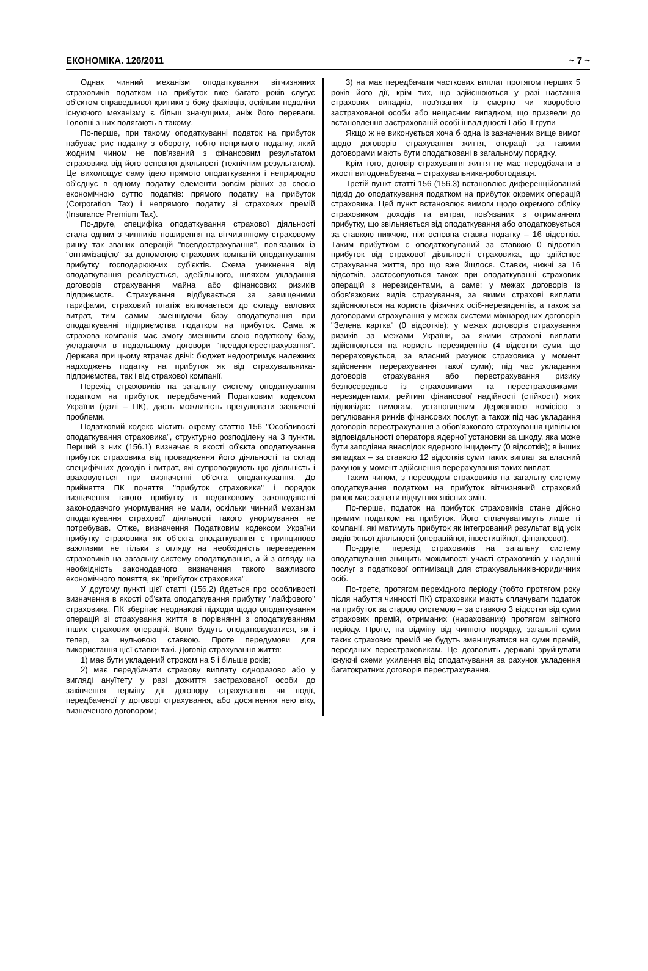ЕКОНОМІКА. 126/2011 ~ 7 ~
Однак чинний механізм оподаткування вітчизняних страховиків податком на прибуток вже багато років слугує об'єктом справедливої критики з боку фахівців, оскільки недоліки існуючого механізму є більш значущими, аніж його переваги. Головні з них полягають в такому.
По-перше, при такому оподаткуванні податок на прибуток набуває рис податку з обороту, тобто непрямого податку, який жодним чином не пов'язаний з фінансовим результатом страховика від його основної діяльності (технічним результатом). Це вихолощує саму ідею прямого оподаткування і неприродно об'єднує в одному податку елементи зовсім різних за своєю економічною суттю податків: прямого податку на прибуток (Corporation Tax) і непрямого податку зі страхових премій (Insurance Premium Tax).
По-друге, специфіка оподаткування страхової діяльності стала одним з чинників поширення на вітчизняному страховому ринку так званих операцій "псевдострахування", пов'язаних із "оптимізацією" за допомогою страхових компаній оподаткування прибутку господарюючих суб'єктів. Схема уникнення від оподаткування реалізується, здебільшого, шляхом укладання договорів страхування майна або фінансових ризиків підприємств. Страхування відбувається за завищеними тарифами, страховий платіж включається до складу валових витрат, тим самим зменшуючи базу оподаткування при оподаткуванні підприємства податком на прибуток. Сама ж страхова компанія має змогу зменшити свою податкову базу, укладаючи в подальшому договори "псевдоперестрахування". Держава при цьому втрачає двічі: бюджет недоотримує належних надходжень податку на прибуток як від страхувальника-підприємства, так і від страхової компанії.
Перехід страховиків на загальну систему оподаткування податком на прибуток, передбачений Податковим кодексом України (далі – ПК), дасть можливість врегулювати зазначені проблеми.
Податковий кодекс містить окрему статтю 156 "Особливості оподаткування страховика", структурно розподілену на 3 пункти. Перший з них (156.1) визначає в якості об'єкта оподаткування прибуток страховика від провадження його діяльності та склад специфічних доходів і витрат, які супроводжують цю діяльність і враховуються при визначенні об'єкта оподаткування. До прийняття ПК поняття "прибуток страховика" і порядок визначення такого прибутку в податковому законодавстві законодавчого унормування не мали, оскільки чинний механізм оподаткування страхової діяльності такого унормування не потребував. Отже, визначення Податковим кодексом України прибутку страховика як об'єкта оподаткування є принципово важливим не тільки з огляду на необхідність переведення страховиків на загальну систему оподаткування, а й з огляду на необхідність законодавчого визначення такого важливого економічного поняття, як "прибуток страховика".
У другому пункті цієї статті (156.2) йдеться про особливості визначення в якості об'єкта оподаткування прибутку "лайфового" страховика. ПК зберігає неоднакові підходи щодо оподаткування операцій зі страхування життя в порівнянні з оподаткуванням інших страхових операцій. Вони будуть оподатковуватися, як і тепер, за нульовою ставкою. Проте передумови для використання цієї ставки такі. Договір страхування життя:
1) має бути укладений строком на 5 і більше років;
2) має передбачати страхову виплату одноразово або у вигляді ануїтету у разі дожиття застрахованої особи до закінчення терміну дії договору страхування чи події, передбаченої у договорі страхування, або досягнення нею віку, визначеного договором;
3) на має передбачати часткових виплат протягом перших 5 років його дії, крім тих, що здійснюються у разі настання страхових випадків, пов'язаних із смертю чи хворобою застрахованої особи або нещасним випадком, що призвели до встановлення застрахованій особі інвалідності I або II групи
Якщо ж не виконується хоча б одна із зазначених вище вимог щодо договорів страхування життя, операції за такими договорами мають бути оподатковані в загальному порядку.
Крім того, договір страхування життя не має передбачати в якості вигодонабувача – страхувальника-роботодавця.
Третій пункт статті 156 (156.3) встановлює диференційований підхід до оподаткування податком на прибуток окремих операцій страховика. Цей пункт встановлює вимоги щодо окремого обліку страховиком доходів та витрат, пов'язаних з отриманням прибутку, що звільняється від оподаткування або оподатковується за ставкою нижчою, ніж основна ставка податку – 16 відсотків. Таким прибутком є оподатковуваний за ставкою 0 відсотків прибуток від страхової діяльності страховика, що здійснює страхування життя, про що вже йшлося. Ставки, нижчі за 16 відсотків, застосовуються також при оподаткуванні страхових операцій з нерезидентами, а саме: у межах договорів із обов'язкових видів страхування, за якими страхові виплати здійснюються на користь фізичних осіб-нерезидентів, а також за договорами страхування у межах системи міжнародних договорів "Зелена картка" (0 відсотків); у межах договорів страхування ризиків за межами України, за якими страхові виплати здійснюються на користь нерезидентів (4 відсотки суми, що перераховується, за власний рахунок страховика у момент здійснення перерахування такої суми); під час укладання договорів страхування або перестрахування ризику безпосередньо із страховиками та перестраховиками-нерезидентами, рейтинг фінансової надійності (стійкості) яких відповідає вимогам, установленим Державною комісією з регулювання ринків фінансових послуг, а також під час укладання договорів перестрахування з обов'язкового страхування цивільної відповідальності оператора ядерної установки за шкоду, яка може бути заподіяна внаслідок ядерного інциденту (0 відсотків); в інших випадках – за ставкою 12 відсотків суми таких виплат за власний рахунок у момент здійснення перерахування таких виплат.
Таким чином, з переводом страховиків на загальну систему оподаткування податком на прибуток вітчизняний страховий ринок має зазнати відчутних якісних змін.
По-перше, податок на прибуток страховиків стане дійсно прямим податком на прибуток. Його сплачуватимуть лише ті компанії, які матимуть прибуток як інтегрований результат від усіх видів їхньої діяльності (операційної, інвестиційної, фінансової).
По-друге, перехід страховиків на загальну систему оподаткування знищить можливості участі страховиків у наданні послуг з податкової оптимізації для страхувальників-юридичних осіб.
По-третє, протягом перехідного періоду (тобто протягом року після набуття чинності ПК) страховики мають сплачувати податок на прибуток за старою системою – за ставкою 3 відсотки від суми страхових премій, отриманих (нарахованих) протягом звітного періоду. Проте, на відміну від чинного порядку, загальні суми таких страхових премій не будуть зменшуватися на суми премій, переданих перестраховикам. Це дозволить державі зруйнувати існуючі схеми ухилення від оподаткування за рахунок укладення багатократних договорів перестрахування.